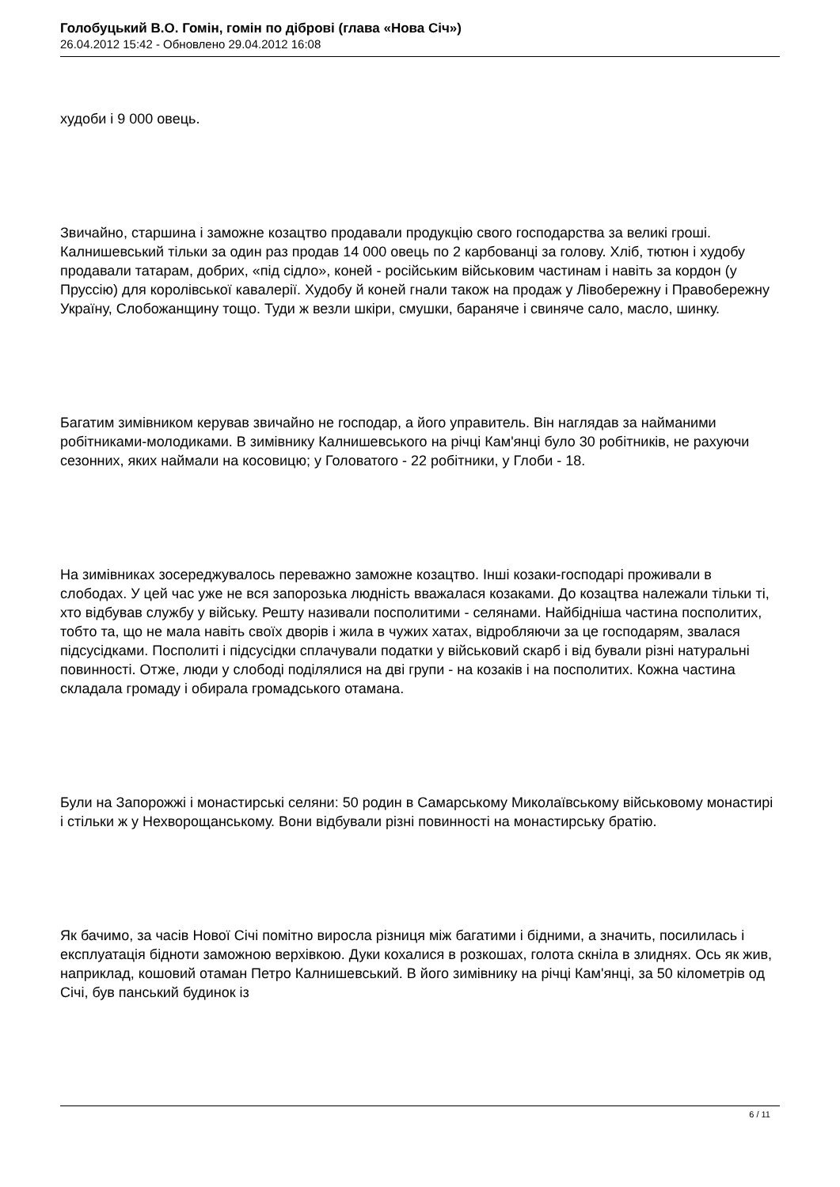Голобуцький В.О. Гомін, гомін по діброві (глава «Нова Січ»)
26.04.2012 15:42 - Обновлено 29.04.2012 16:08
худоби і 9 000 овець.
Звичайно, старшина і заможне козацтво продавали продукцію свого господарства за великі гроші. Калнишевський тільки за один раз продав 14 000 овець по 2 карбованці за голову. Хліб, тютюн і худобу продавали татарам, добрих, «під сідло», коней - російським військовим частинам і навіть за кордон (у Пруссію) для королівської кавалерії. Худобу й коней гнали також на продаж у Лівобережну і Правобережну Україну, Слобожанщину тощо. Туди ж везли шкіри, смушки, бараняче і свиняче сало, масло, шинку.
Багатим зимівником керував звичайно не господар, а його управитель. Він наглядав за найманими робітниками-молодиками. В зимівнику Калнишевського на річці Кам'янці було 30 робітників, не рахуючи сезонних, яких наймали на косовицю; у Головатого - 22 робітники, у Глоби - 18.
На зимівниках зосереджувалось переважно заможне козацтво. Інші козаки-господарі проживали в слободах. У цей час уже не вся запорозька людність вважалася козаками. До козацтва належали тільки ті, хто відбував службу у війську. Решту називали посполитими - селянами. Найбідніша частина посполитих, тобто та, що не мала навіть своїх дворів і жила в чужих хатах, відробляючи за це господарям, звалася підсусідками. Посполиті і підсусідки сплачували податки у військовий скарб і від бували різні натуральні повинності. Отже, люди у слободі поділялися на дві групи - на козаків і на посполитих. Кожна частина складала громаду і обирала громадського отамана.
Були на Запорожжі і монастирські селяни: 50 родин в Самарському Миколаївському військовому монастирі і стільки ж у Нехворощанському. Вони відбували різні повинності на монастирську братію.
Як бачимо, за часів Нової Січі помітно виросла різниця між багатими і бідними, а значить, посилилась і експлуатація бідноти заможною верхівкою. Дуки кохалися в розкошах, голота скніла в злиднях. Ось як жив, наприклад, кошовий отаман Петро Калнишевський. В його зимівнику на річці Кам'янці, за 50 кілометрів од Січі, був панський будинок із
6 / 11